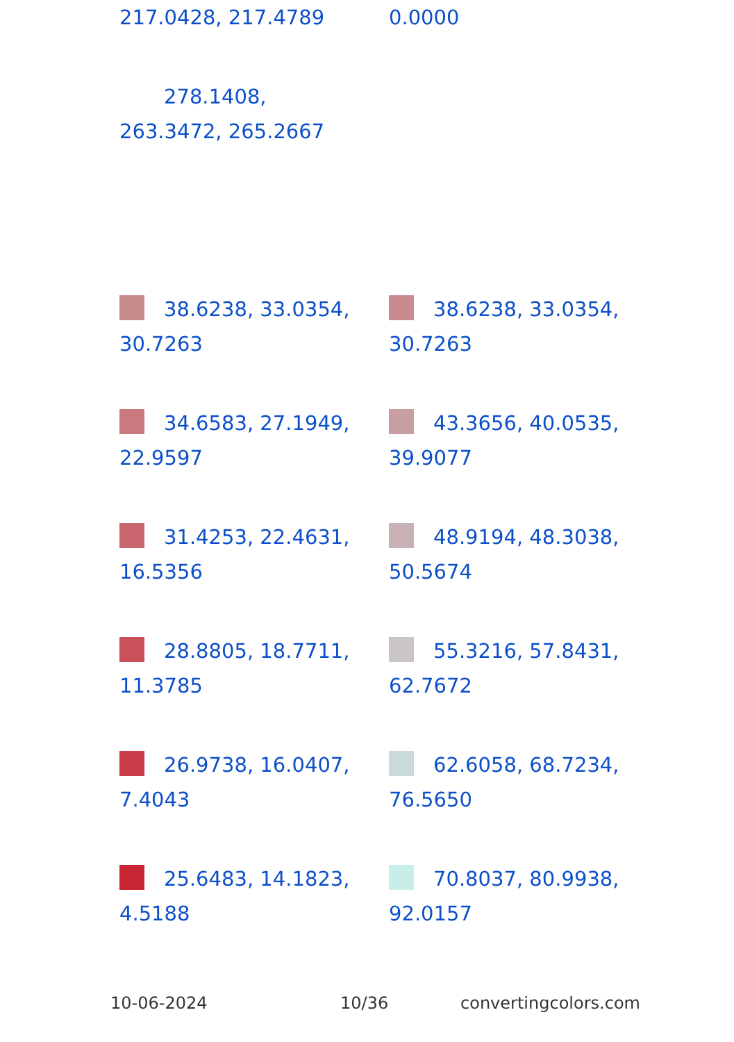217.0428, 217.4789 0.0000
278.1408, 263.3472, 265.2667
38.6238, 33.0354, 30.7263
38.6238, 33.0354, 30.7263
34.6583, 27.1949, 22.9597
43.3656, 40.0535, 39.9077
31.4253, 22.4631, 16.5356
48.9194, 48.3038, 50.5674
28.8805, 18.7711, 11.3785
55.3216, 57.8431, 62.7672
26.9738, 16.0407, 7.4043
62.6058, 68.7234, 76.5650
25.6483, 14.1823, 4.5188
70.8037, 80.9938, 92.0157
10-06-2024 10/36 convertingcolors.com